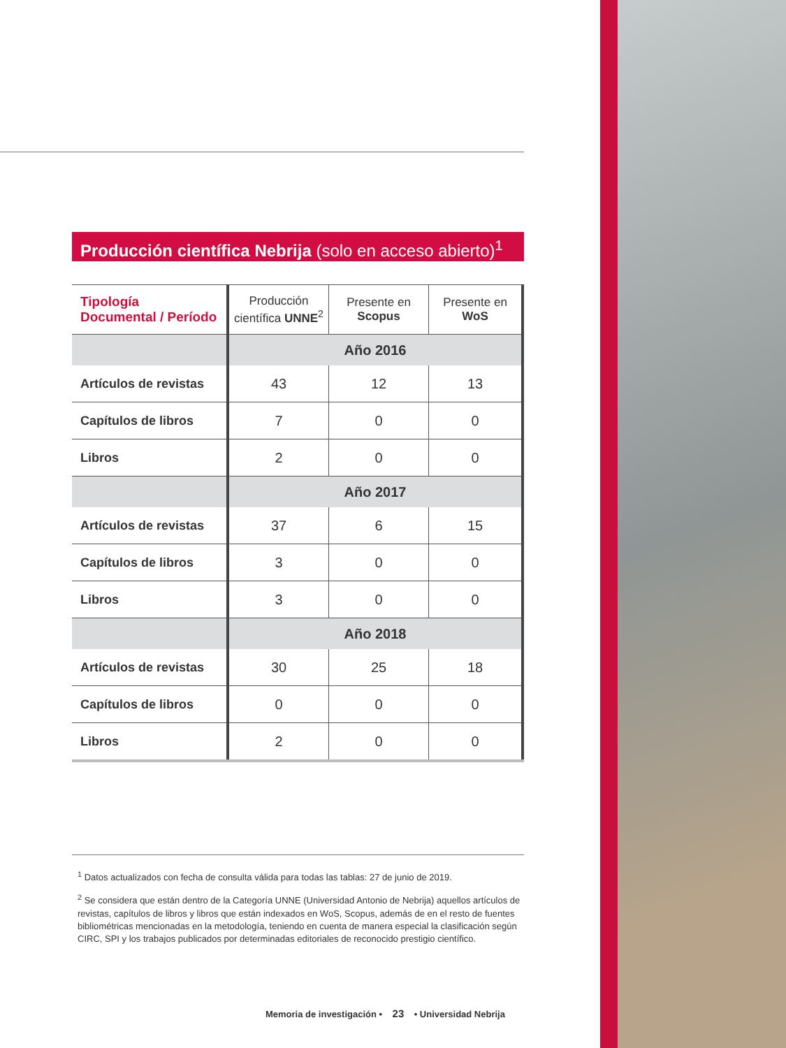Producción científica Nebrija (solo en acceso abierto)<sup>1</sup>
| Tipología Documental / Período | Producción científica UNNE<sup>2</sup> | Presente en Scopus | Presente en WoS |
| --- | --- | --- | --- |
| | Año 2016 | | |
| Artículos de revistas | 43 | 12 | 13 |
| Capítulos de libros | 7 | 0 | 0 |
| Libros | 2 | 0 | 0 |
| | Año 2017 | | |
| Artículos de revistas | 37 | 6 | 15 |
| Capítulos de libros | 3 | 0 | 0 |
| Libros | 3 | 0 | 0 |
| | Año 2018 | | |
| Artículos de revistas | 30 | 25 | 18 |
| Capítulos de libros | 0 | 0 | 0 |
| Libros | 2 | 0 | 0 |
<sup>1</sup> Datos actualizados con fecha de consulta válida para todas las tablas: 27 de junio de 2019.
<sup>2</sup> Se considera que están dentro de la Categoría UNNE (Universidad Antonio de Nebrija) aquellos artículos de revistas, capítulos de libros y libros que están indexados en WoS, Scopus, además de en el resto de fuentes bibliométricas mencionadas en la metodología, teniendo en cuenta de manera especial la clasificación según CIRC, SPI y los trabajos publicados por determinadas editoriales de reconocido prestigio científico.
Memoria de investigación • 23 • Universidad Nebrija